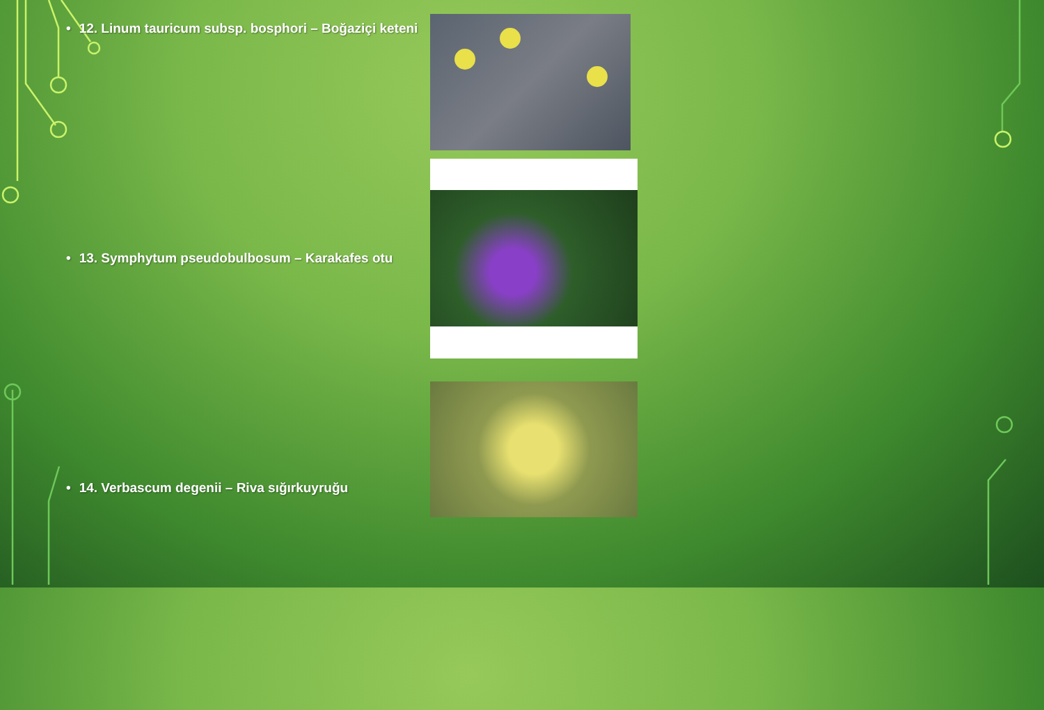• 12. Linum tauricum subsp. bosphori – Boğaziçi keteni
• 13. Symphytum pseudobulbosum – Karakafes otu
• 14. Verbascum degenii – Riva sığırkuyruğu